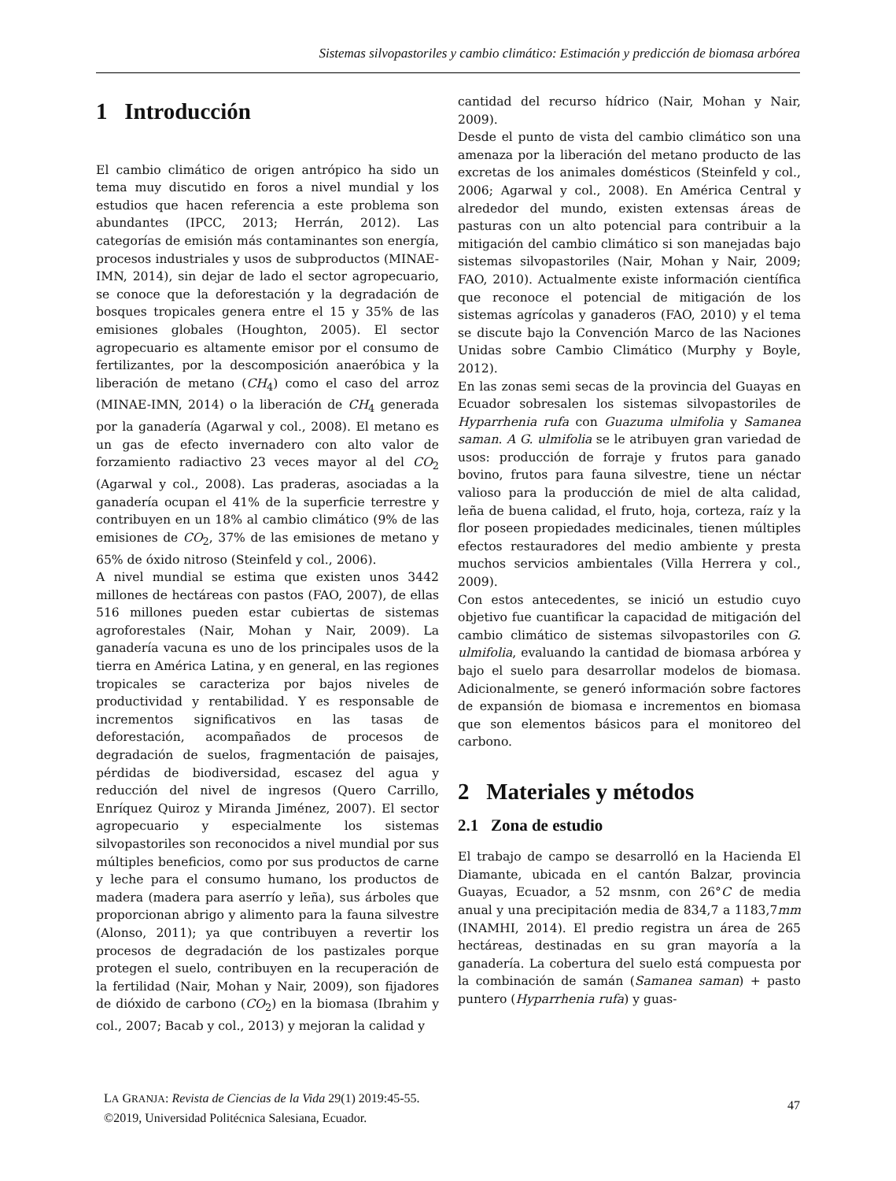Sistemas silvopastoriles y cambio climático: Estimación y predicción de biomasa arbórea
1 Introducción
El cambio climático de origen antrópico ha sido un tema muy discutido en foros a nivel mundial y los estudios que hacen referencia a este problema son abundantes (IPCC, 2013; Herrán, 2012). Las categorías de emisión más contaminantes son energía, procesos industriales y usos de subproductos (MINAE-IMN, 2014), sin dejar de lado el sector agropecuario, se conoce que la deforestación y la degradación de bosques tropicales genera entre el 15 y 35% de las emisiones globales (Houghton, 2005). El sector agropecuario es altamente emisor por el consumo de fertilizantes, por la descomposición anaeróbica y la liberación de metano (CH<sub>4</sub>) como el caso del arroz (MINAE-IMN, 2014) o la liberación de CH<sub>4</sub> generada por la ganadería (Agarwal y col., 2008). El metano es un gas de efecto invernadero con alto valor de forzamiento radiactivo 23 veces mayor al del CO<sub>2</sub> (Agarwal y col., 2008). Las praderas, asociadas a la ganadería ocupan el 41% de la superficie terrestre y contribuyen en un 18% al cambio climático (9% de las emisiones de CO<sub>2</sub>, 37% de las emisiones de metano y 65% de óxido nitroso (Steinfeld y col., 2006).
A nivel mundial se estima que existen unos 3442 millones de hectáreas con pastos (FAO, 2007), de ellas 516 millones pueden estar cubiertas de sistemas agroforestales (Nair, Mohan y Nair, 2009). La ganadería vacuna es uno de los principales usos de la tierra en América Latina, y en general, en las regiones tropicales se caracteriza por bajos niveles de productividad y rentabilidad. Y es responsable de incrementos significativos en las tasas de deforestación, acompañados de procesos de degradación de suelos, fragmentación de paisajes, pérdidas de biodiversidad, escasez del agua y reducción del nivel de ingresos (Quero Carrillo, Enríquez Quiroz y Miranda Jiménez, 2007). El sector agropecuario y especialmente los sistemas silvopastoriles son reconocidos a nivel mundial por sus múltiples beneficios, como por sus productos de carne y leche para el consumo humano, los productos de madera (madera para aserrío y leña), sus árboles que proporcionan abrigo y alimento para la fauna silvestre (Alonso, 2011); ya que contribuyen a revertir los procesos de degradación de los pastizales porque protegen el suelo, contribuyen en la recuperación de la fertilidad (Nair, Mohan y Nair, 2009), son fijadores de dióxido de carbono (CO<sub>2</sub>) en la biomasa (Ibrahim y col., 2007; Bacab y col., 2013) y mejoran la calidad y
cantidad del recurso hídrico (Nair, Mohan y Nair, 2009).
Desde el punto de vista del cambio climático son una amenaza por la liberación del metano producto de las excretas de los animales domésticos (Steinfeld y col., 2006; Agarwal y col., 2008). En América Central y alrededor del mundo, existen extensas áreas de pasturas con un alto potencial para contribuir a la mitigación del cambio climático si son manejadas bajo sistemas silvopastoriles (Nair, Mohan y Nair, 2009; FAO, 2010). Actualmente existe información científica que reconoce el potencial de mitigación de los sistemas agrícolas y ganaderos (FAO, 2010) y el tema se discute bajo la Convención Marco de las Naciones Unidas sobre Cambio Climático (Murphy y Boyle, 2012).
En las zonas semi secas de la provincia del Guayas en Ecuador sobresalen los sistemas silvopastoriles de Hyparrhenia rufa con Guazuma ulmifolia y Samanea saman. A G. ulmifolia se le atribuyen gran variedad de usos: producción de forraje y frutos para ganado bovino, frutos para fauna silvestre, tiene un néctar valioso para la producción de miel de alta calidad, leña de buena calidad, el fruto, hoja, corteza, raíz y la flor poseen propiedades medicinales, tienen múltiples efectos restauradores del medio ambiente y presta muchos servicios ambientales (Villa Herrera y col., 2009).
Con estos antecedentes, se inició un estudio cuyo objetivo fue cuantificar la capacidad de mitigación del cambio climático de sistemas silvopastoriles con G. ulmifolia, evaluando la cantidad de biomasa arbórea y bajo el suelo para desarrollar modelos de biomasa. Adicionalmente, se generó información sobre factores de expansión de biomasa e incrementos en biomasa que son elementos básicos para el monitoreo del carbono.
2 Materiales y métodos
2.1 Zona de estudio
El trabajo de campo se desarrolló en la Hacienda El Diamante, ubicada en el cantón Balzar, provincia Guayas, Ecuador, a 52 msnm, con 26°C de media anual y una precipitación media de 834,7 a 1183,7mm (INAMHI, 2014). El predio registra un área de 265 hectáreas, destinadas en su gran mayoría a la ganadería. La cobertura del suelo está compuesta por la combinación de samán (Samanea saman) + pasto puntero (Hyparrhenia rufa) y guas-
LA GRANJA: Revista de Ciencias de la Vida 29(1) 2019:45-55.
©2019, Universidad Politécnica Salesiana, Ecuador.
47